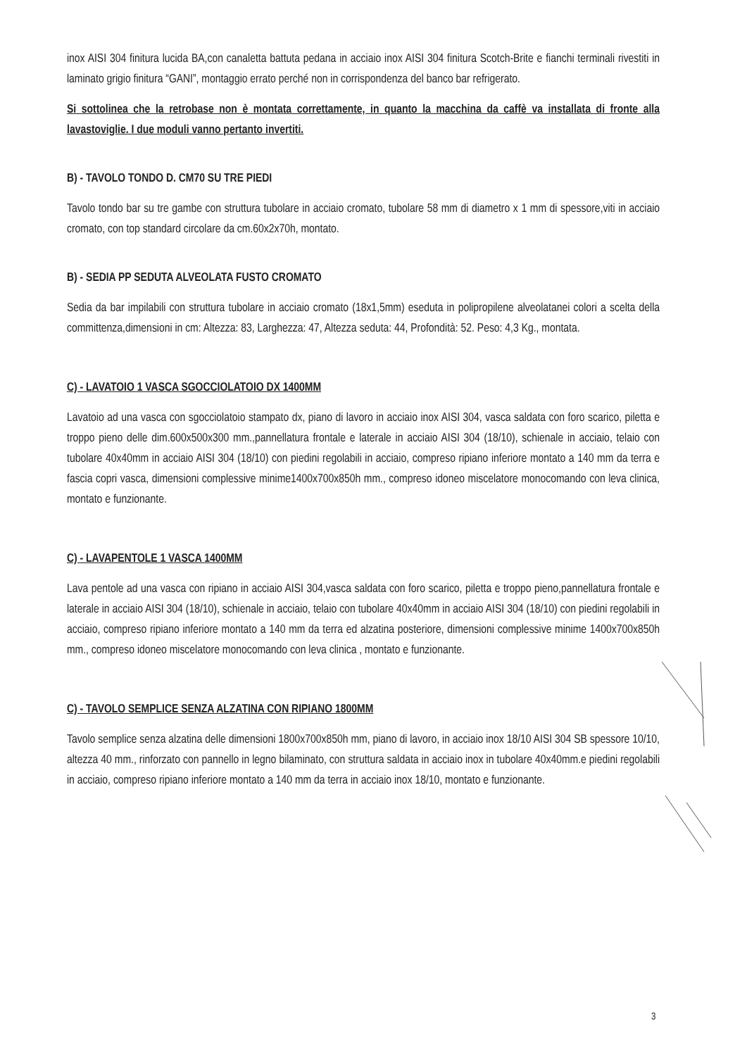inox AISI 304 finitura lucida BA,con canaletta battuta pedana in acciaio inox AISI 304 finitura Scotch-Brite e fianchi terminali rivestiti in laminato grigio finitura “GANI”, montaggio errato perché non in corrispondenza del banco bar refrigerato.
Si sottolinea che la retrobase non è montata correttamente, in quanto la macchina da caffè va installata di fronte alla lavastoviglie. I due moduli vanno pertanto invertiti.
B) - TAVOLO TONDO D. CM70 SU TRE PIEDI
Tavolo tondo bar su tre gambe con struttura tubolare in acciaio cromato, tubolare 58 mm di diametro x 1 mm di spessore,viti in acciaio cromato, con top standard circolare da cm.60x2x70h, montato.
B) - SEDIA PP SEDUTA ALVEOLATA FUSTO CROMATO
Sedia da bar impilabili con struttura tubolare in acciaio cromato (18x1,5mm) eseduta in polipropilene alveolatanei colori a scelta della committenza,dimensioni in cm: Altezza: 83, Larghezza: 47, Altezza seduta: 44, Profondità: 52. Peso: 4,3 Kg., montata.
C) - LAVATOIO 1 VASCA SGOCCIOLATOIO DX 1400MM
Lavatoio ad una vasca con sgocciolatoio stampato dx, piano di lavoro in acciaio inox AISI 304, vasca saldata con foro scarico, piletta e troppo pieno delle dim.600x500x300 mm.,pannellatura frontale e laterale in acciaio AISI 304 (18/10), schienale in acciaio, telaio con tubolare 40x40mm in acciaio AISI 304 (18/10) con piedini regolabili in acciaio, compreso ripiano inferiore montato a 140 mm da terra e fascia copri vasca, dimensioni complessive minime1400x700x850h mm., compreso idoneo miscelatore monocomando con leva clinica, montato e funzionante.
C) - LAVAPENTOLE 1 VASCA 1400MM
Lava pentole ad una vasca con ripiano in acciaio AISI 304,vasca saldata con foro scarico, piletta e troppo pieno,pannellatura frontale e laterale in acciaio AISI 304 (18/10), schienale in acciaio, telaio con tubolare 40x40mm in acciaio AISI 304 (18/10) con piedini regolabili in acciaio, compreso ripiano inferiore montato a 140 mm da terra ed alzatina posteriore, dimensioni complessive minime 1400x700x850h mm., compreso idoneo miscelatore monocomando con leva clinica , montato e funzionante.
C) - TAVOLO SEMPLICE SENZA ALZATINA CON RIPIANO 1800MM
Tavolo semplice senza alzatina delle dimensioni 1800x700x850h mm, piano di lavoro, in acciaio inox 18/10 AISI 304 SB spessore 10/10, altezza 40 mm., rinforzato con pannello in legno bilaminato, con struttura saldata in acciaio inox in tubolare 40x40mm.e piedini regolabili in acciaio, compreso ripiano inferiore montato a 140 mm da terra in acciaio inox 18/10, montato e funzionante.
3